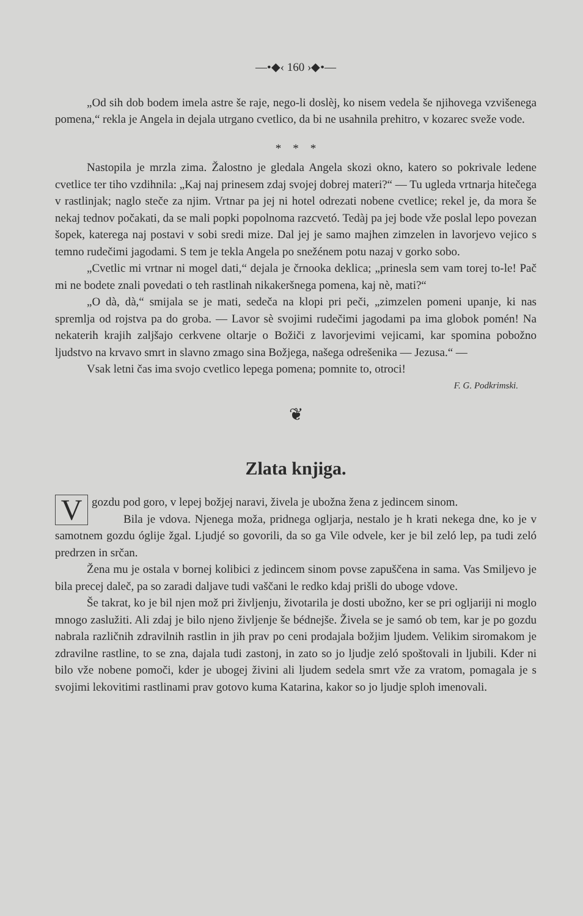—•◆‹ 160 ›◆•—
„Od sih dob bodem imela astre še raje, nego-li doslèj, ko nisem vedela še njihovega vzvišenega pomena,“ rekla je Angela in dejala utrgano cvetlico, da bi ne usahnila prehitro, v kozarec sveže vode.
* * *
Nastopila je mrzla zima. Žalostno je gledala Angela skozi okno, katero so pokrivale ledene cvetlice ter tiho vzdihnila: „Kaj naj prinesem zdaj svojej dobrej materi?“ — Tu ugleda vrtnarja hitečega v rastlinjak; naglo steče za njim. Vrtnar pa jej ni hotel odrezati nobene cvetlice; rekel je, da mora še nekaj tednov počakati, da se mali popki popolnoma razcvetó. Tedàj pa jej bode vže poslal lepo povezan šopek, katerega naj postavi v sobi sredi mize. Dal jej je samo majhen zimzelen in lavorjevo vejico s temno rudečimi jagodami. S tem je tekla Angela po snežénem potu nazaj v gorko sobo.
„Cvetlic mi vrtnar ni mogel dati,“ dejala je črnooka deklica; „prinesla sem vam torej to-le! Pač mi ne bodete znali povedati o teh rastlinah nikakeršnega pomena, kaj nè, mati?“
„O dà, dà,“ smijala se je mati, sedeča na klopi pri peči, „zimzelen pomeni upanje, ki nas spremlja od rojstva pa do groba. — Lavor sè svojimi rudečimi jagodami pa ima globok pomén! Na nekaterih krajih zaljšajo cerkvene oltarje o Božiči z lavorjevimi vejicami, kar spomina pobožno ljudstvo na krvavo smrt in slavno zmago sina Božjega, našega odrešenika — Jezusa.“ —
Vsak letni čas ima svojo cvetlico lepega pomena; pomnite to, otroci!
F. G. Podkrimski.
❦
Zlata knjiga.
V gozdu pod goro, v lepej božjej naravi, živela je ubožna žena z jedincem sinom.
Bila je vdova. Njenega moža, pridnega ogljarja, nestalo je h krati nekega dne, ko je v samotnem gozdu óglije žgal. Ljudjé so govorili, da so ga Vile odvele, ker je bil zeló lep, pa tudi zeló predrzen in srčan.
Žena mu je ostala v bornej kolibici z jedincem sinom povse zapuščena in sama. Vas Smiljevo je bila precej daleč, pa so zaradi daljave tudi vaščani le redko kdaj prišli do uboge vdove.
Še takrat, ko je bil njen mož pri življenju, životarila je dosti ubožno, ker se pri ogljariji ni moglo mnogo zaslužiti. Ali zdaj je bilo njeno življenje še bédnejše. Živela se je samó ob tem, kar je po gozdu nabrala različnih zdravilnih rastlin in jih prav po ceni prodajala božjim ljudem. Velikim siromakom je zdravilne rastline, to se zna, dajala tudi zastonj, in zato so jo ljudje zeló spoštovali in ljubili. Kder ni bilo vže nobene pomoči, kder je ubogej živini ali ljudem sedela smrt vže za vratom, pomagala je s svojimi lekovitimi rastlinami prav gotovo kuma Katarina, kakor so jo ljudje sploh imenovali.